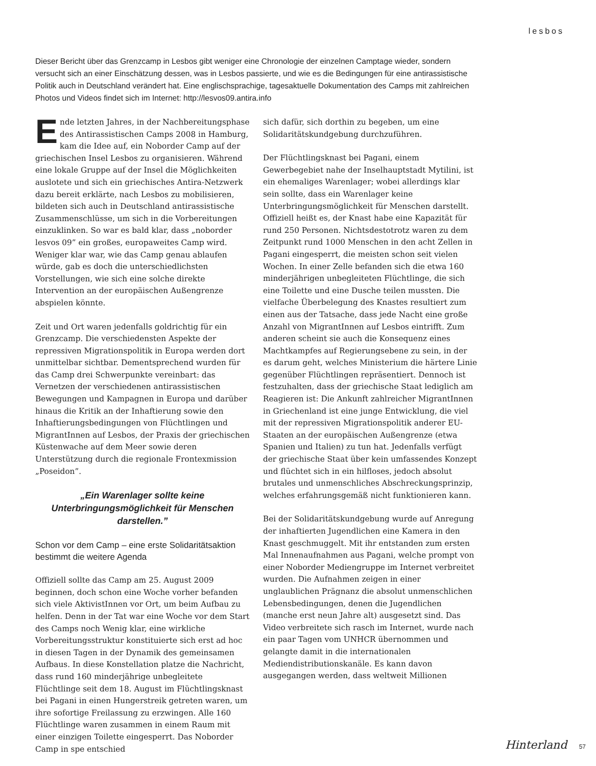lesbos
Dieser Bericht über das Grenzcamp in Lesbos gibt weniger eine Chronologie der einzelnen Camptage wieder, sondern versucht sich an einer Einschätzung dessen, was in Lesbos passierte, und wie es die Bedingungen für eine antirassistische Politik auch in Deutschland verändert hat. Eine englischsprachige, tagesaktuelle Dokumentation des Camps mit zahlreichen Photos und Videos findet sich im Internet: http://lesvos09.antira.info
Ende letzten Jahres, in der Nachbereitungsphase des Antirassistischen Camps 2008 in Hamburg, kam die Idee auf, ein Noborder Camp auf der griechischen Insel Lesbos zu organisieren. Während eine lokale Gruppe auf der Insel die Möglichkeiten auslotete und sich ein griechisches Antira-Netzwerk dazu bereit erklärte, nach Lesbos zu mobilisieren, bildeten sich auch in Deutschland antirassistische Zusammenschlüsse, um sich in die Vorbereitungen einzuklinken. So war es bald klar, dass „noborder lesvos 09” ein großes, europaweites Camp wird. Weniger klar war, wie das Camp genau ablaufen würde, gab es doch die unterschiedlichsten Vorstellungen, wie sich eine solche direkte Intervention an der europäischen Außengrenze abspielen könnte.
Zeit und Ort waren jedenfalls goldrichtig für ein Grenzcamp. Die verschiedensten Aspekte der repressiven Migrationspolitik in Europa werden dort unmittelbar sichtbar. Dementsprechend wurden für das Camp drei Schwerpunkte vereinbart: das Vernetzen der verschiedenen antirassistischen Bewegungen und Kampagnen in Europa und darüber hinaus die Kritik an der Inhaftierung sowie den Inhaftierungsbedingungen von Flüchtlingen und MigrantInnen auf Lesbos, der Praxis der griechischen Küstenwache auf dem Meer sowie deren Unterstützung durch die regionale Frontexmission „Poseidon”.
„Ein Warenlager sollte keine Unterbringungsmöglichkeit für Menschen darstellen.”
Schon vor dem Camp – eine erste Solidaritätsaktion bestimmt die weitere Agenda
Offiziell sollte das Camp am 25. August 2009 beginnen, doch schon eine Woche vorher befanden sich viele AktivistInnen vor Ort, um beim Aufbau zu helfen. Denn in der Tat war eine Woche vor dem Start des Camps noch Wenig klar, eine wirkliche Vorbereitungsstruktur konstituierte sich erst ad hoc in diesen Tagen in der Dynamik des gemeinsamen Aufbaus. In diese Konstellation platze die Nachricht, dass rund 160 minderjährige unbegleitete Flüchtlinge seit dem 18. August im Flüchtlingsknast bei Pagani in einen Hungerstreik getreten waren, um ihre sofortige Freilassung zu erzwingen. Alle 160 Flüchtlinge waren zusammen in einem Raum mit einer einzigen Toilette eingesperrt. Das Noborder Camp in spe entschied
sich dafür, sich dorthin zu begeben, um eine Solidaritätskundgebung durchzuführen.
Der Flüchtlingsknast bei Pagani, einem Gewerbegebiet nahe der Inselhauptstadt Mytilini, ist ein ehemaliges Warenlager; wobei allerdings klar sein sollte, dass ein Warenlager keine Unterbringungsmöglichkeit für Menschen darstellt. Offiziell heißt es, der Knast habe eine Kapazität für rund 250 Personen. Nichtsdestotrotz waren zu dem Zeitpunkt rund 1000 Menschen in den acht Zellen in Pagani eingesperrt, die meisten schon seit vielen Wochen. In einer Zelle befanden sich die etwa 160 minderjährigen unbegleiteten Flüchtlinge, die sich eine Toilette und eine Dusche teilen mussten. Die vielfache Überbelegung des Knastes resultiert zum einen aus der Tatsache, dass jede Nacht eine große Anzahl von MigrantInnen auf Lesbos eintrifft. Zum anderen scheint sie auch die Konsequenz eines Machtkampfes auf Regierungsebene zu sein, in der es darum geht, welches Ministerium die härtere Linie gegenüber Flüchtlingen repräsentiert. Dennoch ist festzuhalten, dass der griechische Staat lediglich am Reagieren ist: Die Ankunft zahlreicher MigrantInnen in Griechenland ist eine junge Entwicklung, die viel mit der repressiven Migrationspolitik anderer EU-Staaten an der europäischen Außengrenze (etwa Spanien und Italien) zu tun hat. Jedenfalls verfügt der griechische Staat über kein umfassendes Konzept und flüchtet sich in ein hilfloses, jedoch absolut brutales und unmenschliches Abschreckungsprinzip, welches erfahrungsgemäß nicht funktionieren kann.
Bei der Solidaritätskundgebung wurde auf Anregung der inhaftierten Jugendlichen eine Kamera in den Knast geschmuggelt. Mit ihr entstanden zum ersten Mal Innenaufnahmen aus Pagani, welche prompt von einer Noborder Mediengruppe im Internet verbreitet wurden. Die Aufnahmen zeigen in einer unglaublichen Prägnanz die absolut unmenschlichen Lebensbedingungen, denen die Jugendlichen (manche erst neun Jahre alt) ausgesetzt sind. Das Video verbreitete sich rasch im Internet, wurde nach ein paar Tagen vom UNHCR übernommen und gelangte damit in die internationalen Mediendistributionskanäle. Es kann davon ausgegangen werden, dass weltweit Millionen
Hinterland 57